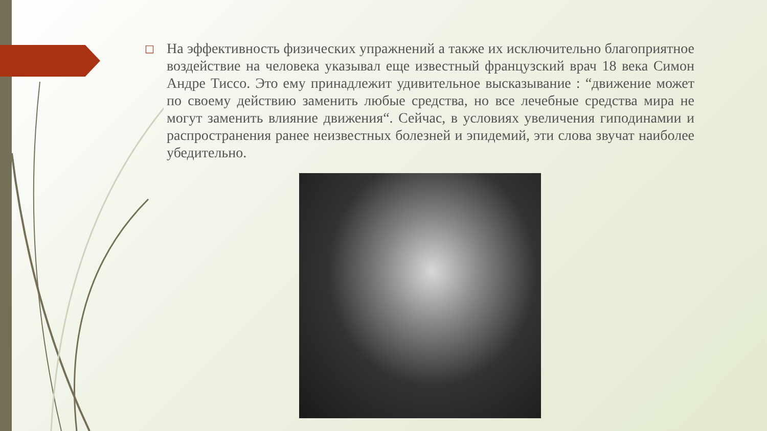□
На эффективность физических упражнений а также их исключительно благоприятное воздействие на человека указывал еще известный французский врач 18 века Симон Андре Тиссо. Это ему принадлежит удивительное высказывание : “движение может по своему действию заменить любые средства, но все лечебные средства мира не могут заменить влияние движения“. Сейчас, в условиях увеличения гиподинамии и распространения ранее неизвестных болезней и эпидемий, эти слова звучат наиболее убедительно.